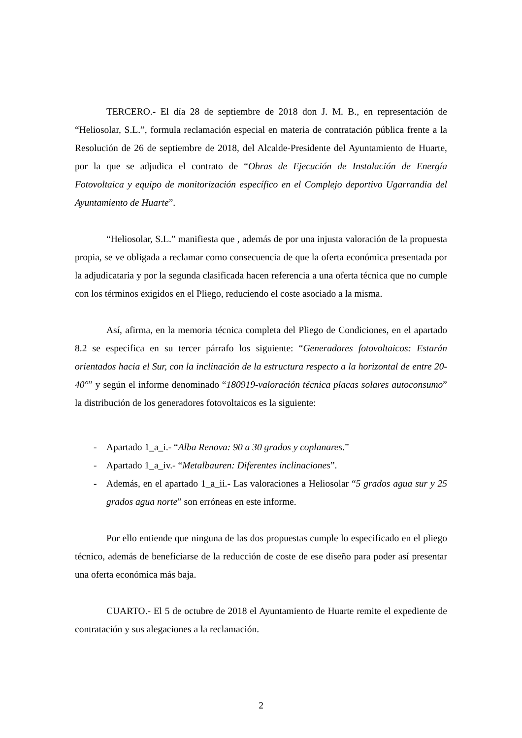TERCERO.- El día 28 de septiembre de 2018 don J. M. B., en representación de “Heliosolar, S.L.”, formula reclamación especial en materia de contratación pública frente a la Resolución de 26 de septiembre de 2018, del Alcalde-Presidente del Ayuntamiento de Huarte, por la que se adjudica el contrato de “Obras de Ejecución de Instalación de Energía Fotovoltaica y equipo de monitorización específico en el Complejo deportivo Ugarrandia del Ayuntamiento de Huarte”.
“Heliosolar, S.L.” manifiesta que , además de por una injusta valoración de la propuesta propia, se ve obligada a reclamar como consecuencia de que la oferta económica presentada por la adjudicataria y por la segunda clasificada hacen referencia a una oferta técnica que no cumple con los términos exigidos en el Pliego, reduciendo el coste asociado a la misma.
Así, afirma, en la memoria técnica completa del Pliego de Condiciones, en el apartado 8.2 se especifica en su tercer párrafo los siguiente: “Generadores fotovoltaicos: Estarán orientados hacia el Sur, con la inclinación de la estructura respecto a la horizontal de entre 20-40°” y según el informe denominado “180919-valoración técnica placas solares autoconsumo” la distribución de los generadores fotovoltaicos es la siguiente:
- Apartado 1_a_i.- “Alba Renova: 90 a 30 grados y coplanares.”
- Apartado 1_a_iv.- “Metalbauren: Diferentes inclinaciones”.
- Además, en el apartado 1_a_ii.- Las valoraciones a Heliosolar “5 grados agua sur y 25 grados agua norte” son erróneas en este informe.
Por ello entiende que ninguna de las dos propuestas cumple lo especificado en el pliego técnico, además de beneficiarse de la reducción de coste de ese diseño para poder así presentar una oferta económica más baja.
CUARTO.- El 5 de octubre de 2018 el Ayuntamiento de Huarte remite el expediente de contratación y sus alegaciones a la reclamación.
2